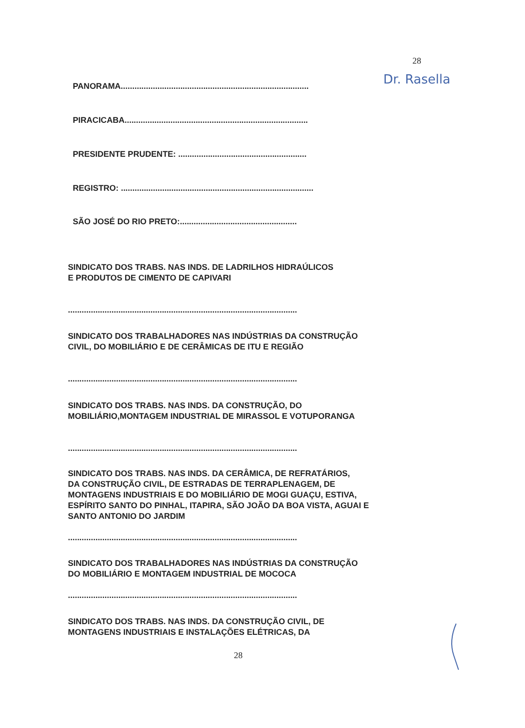28
Dr. Rasella
PANORAMA..................................................................................
PIRACICABA................................................................................
PRESIDENTE PRUDENTE: ........................................................
REGISTRO: ....................................................................................
SÃO JOSÉ DO RIO PRETO:...................................................
SINDICATO DOS TRABS. NAS INDS. DE LADRILHOS HIDRAÚLICOS
E PRODUTOS DE CIMENTO DE CAPIVARI
....................................................................................................
SINDICATO DOS TRABALHADORES NAS INDÚSTRIAS DA CONSTRUÇÃO
CIVIL, DO MOBILIÁRIO E DE CERÂMICAS DE ITU E REGIÃO
....................................................................................................
SINDICATO DOS TRABS. NAS INDS. DA CONSTRUÇÃO, DO
MOBILIÁRIO,MONTAGEM INDUSTRIAL DE MIRASSOL E VOTUPORANGA
....................................................................................................
SINDICATO DOS TRABS. NAS INDS. DA CERÂMICA, DE REFRATÁRIOS,
DA CONSTRUÇÃO CIVIL, DE ESTRADAS DE TERRAPLENAGEM, DE
MONTAGENS INDUSTRIAIS E DO MOBILIÁRIO DE MOGI GUAÇU, ESTIVA,
ESPÍRITO SANTO DO PINHAL, ITAPIRA, SÃO JOÃO DA BOA VISTA, AGUAI E
SANTO ANTONIO DO JARDIM
....................................................................................................
SINDICATO DOS TRABALHADORES NAS INDÚSTRIAS DA CONSTRUÇÃO
DO MOBILIÁRIO E MONTAGEM INDUSTRIAL DE MOCOCA
....................................................................................................
SINDICATO DOS TRABS. NAS INDS. DA CONSTRUÇÃO CIVIL, DE
MONTAGENS INDUSTRIAIS E INSTALAÇÕES ELÉTRICAS, DA
28